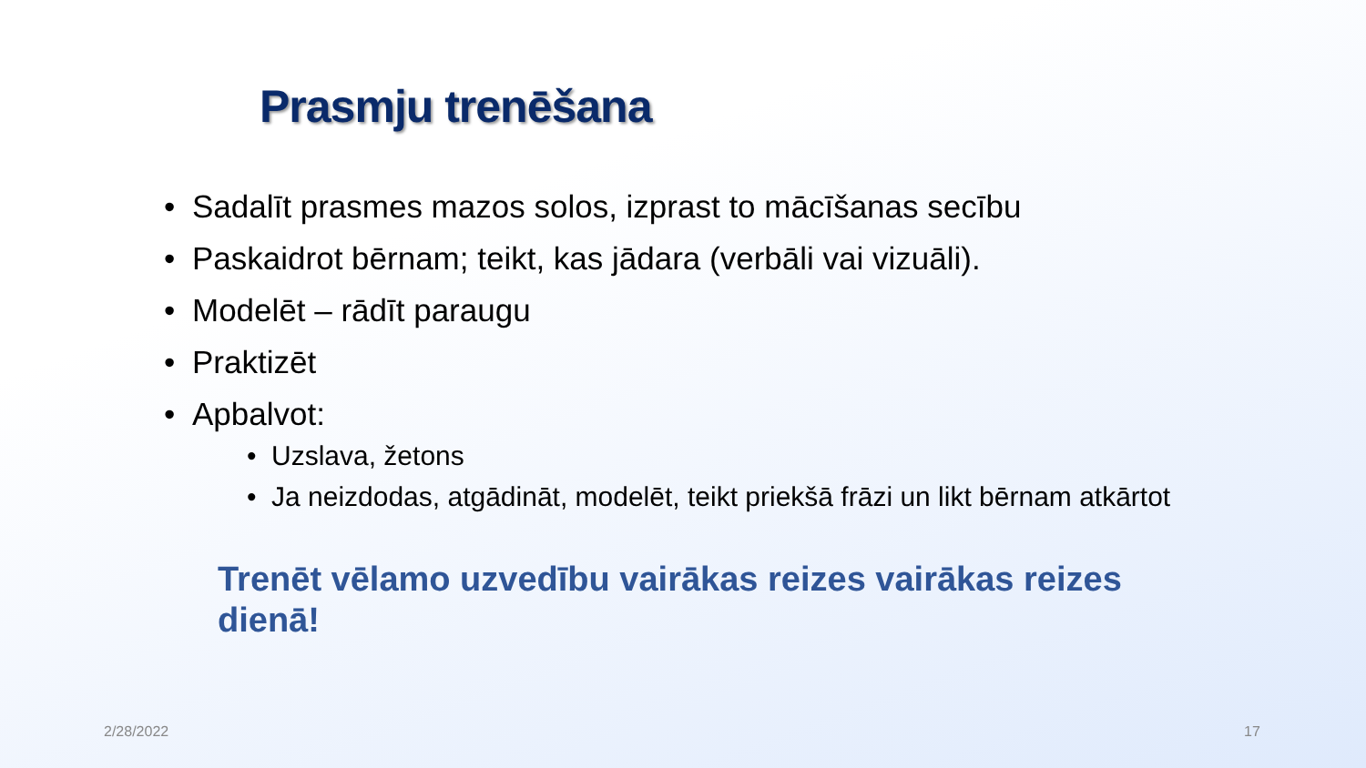Prasmju trenēšana
• Sadalīt prasmes mazos solos, izprast to mācīšanas secību
• Paskaidrot bērnam; teikt, kas jādara (verbāli vai vizuāli).
• Modelēt – rādīt paraugu
• Praktizēt
• Apbalvot:
• Uzslava, žetons
• Ja neizdodas, atgādināt, modelēt, teikt priekšā frāzi un likt bērnam atkārtot
Trenēt vēlamo uzvedību vairākas reizes vairākas reizes dienā!
2/28/2022 17